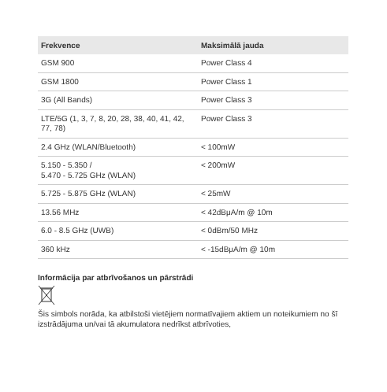| Frekvence | Maksimālā jauda |
| --- | --- |
| GSM 900 | Power Class 4 |
| GSM 1800 | Power Class 1 |
| 3G (All Bands) | Power Class 3 |
| LTE/5G (1, 3, 7, 8, 20, 28, 38, 40, 41, 42, 77, 78) | Power Class 3 |
| 2.4 GHz (WLAN/Bluetooth) | < 100mW |
| 5.150 - 5.350 / 5.470 - 5.725 GHz (WLAN) | < 200mW |
| 5.725 - 5.875 GHz (WLAN) | < 25mW |
| 13.56 MHz | < 42dBμA/m @ 10m |
| 6.0 - 8.5 GHz (UWB) | < 0dBm/50 MHz |
| 360 kHz | < -15dBμA/m @ 10m |
Informācija par atbrīvošanos un pārstrādi
Šis simbols norāda, ka atbilstoši vietējiem normatīvajiem aktiem un noteikumiem no šī izstrādājuma un/vai tā akumulatora nedrīkst atbrīvoties,